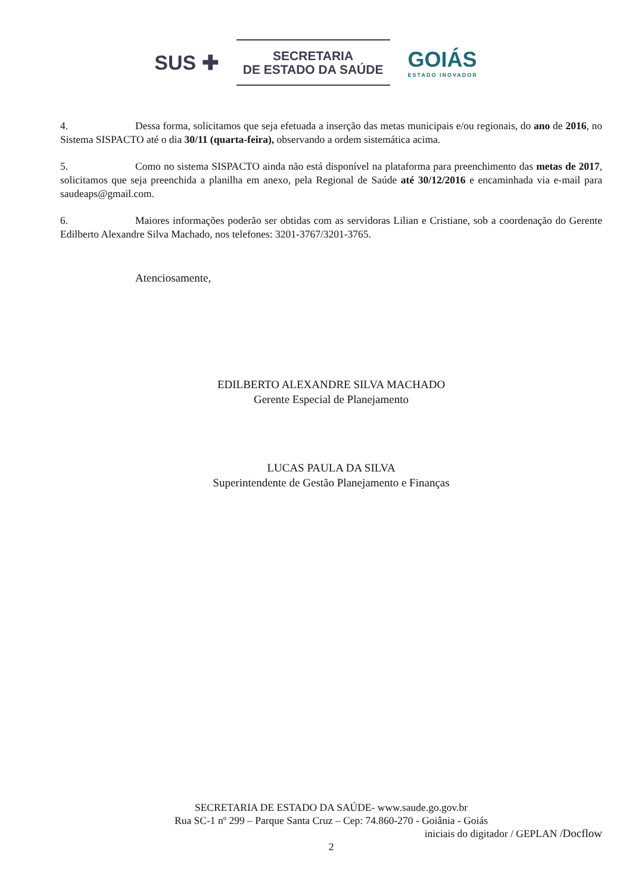SUS ✚
SECRETARIA
DE ESTADO DA SAÚDE
GOIÁS
ESTADO INOVADOR
4. Dessa forma, solicitamos que seja efetuada a inserção das metas municipais e/ou regionais, do ano de 2016, no Sistema SISPACTO até o dia 30/11 (quarta-feira), observando a ordem sistemática acima.
5. Como no sistema SISPACTO ainda não está disponível na plataforma para preenchimento das metas de 2017, solicitamos que seja preenchida a planilha em anexo, pela Regional de Saúde até 30/12/2016 e encaminhada via e-mail para saudeaps@gmail.com.
6. Maiores informações poderão ser obtidas com as servidoras Lilian e Cristiane, sob a coordenação do Gerente Edilberto Alexandre Silva Machado, nos telefones: 3201-3767/3201-3765.
Atenciosamente,
EDILBERTO ALEXANDRE SILVA MACHADO
Gerente Especial de Planejamento
LUCAS PAULA DA SILVA
Superintendente de Gestão Planejamento e Finanças
SECRETARIA DE ESTADO DA SAÚDE- www.saude.go.gov.br
Rua SC-1 nº 299 – Parque Santa Cruz – Cep: 74.860-270 - Goiânia - Goiás
iniciais do digitador / GEPLAN /Docflow
2